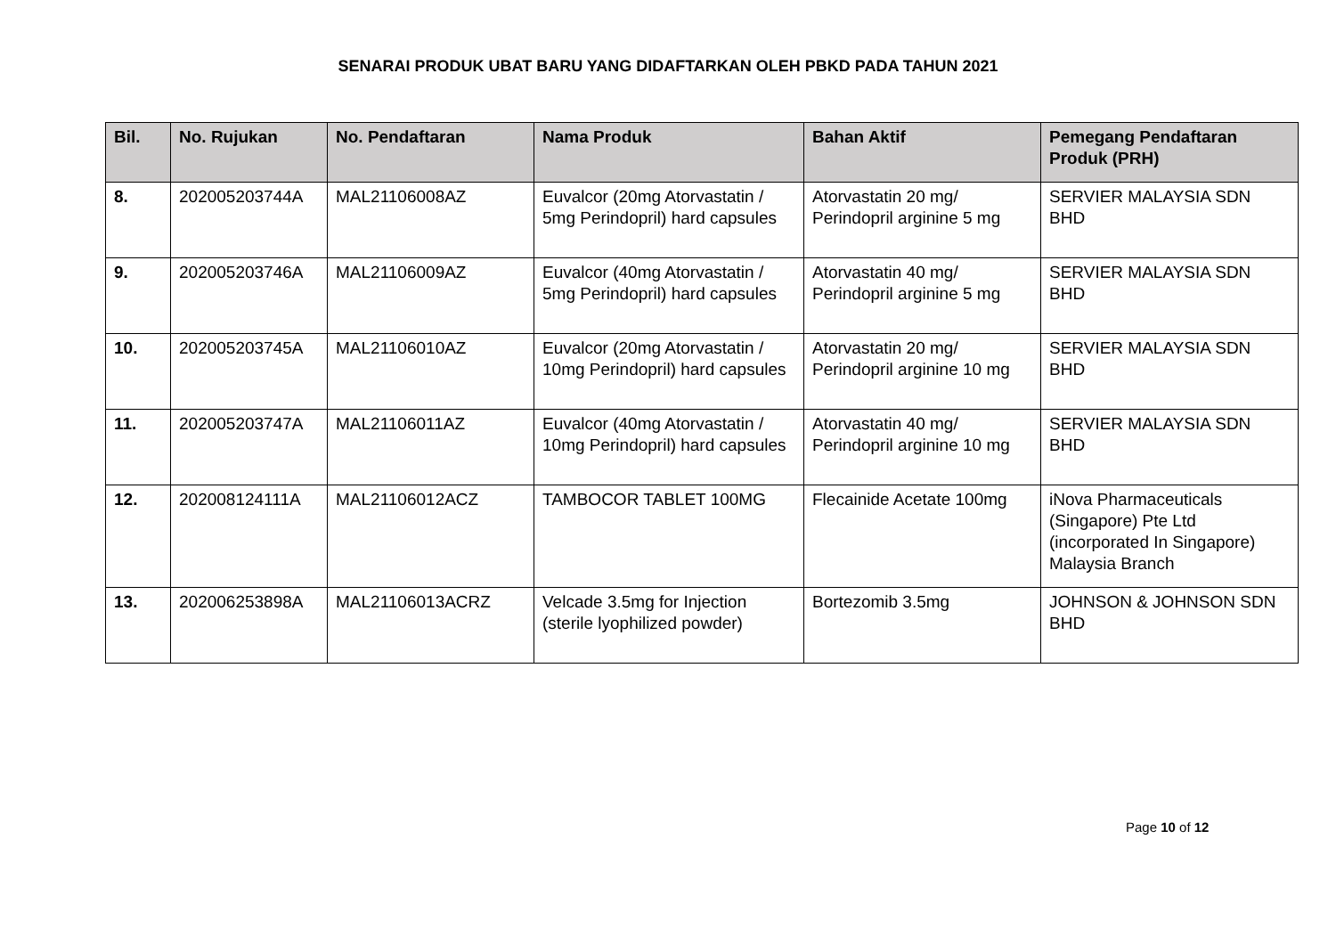SENARAI PRODUK UBAT BARU YANG DIDAFTARKAN OLEH PBKD PADA TAHUN 2021
| Bil. | No. Rujukan | No. Pendaftaran | Nama Produk | Bahan Aktif | Pemegang Pendaftaran Produk (PRH) |
| --- | --- | --- | --- | --- | --- |
| 8. | 202005203744A | MAL21106008AZ | Euvalcor (20mg Atorvastatin / 5mg Perindopril) hard capsules | Atorvastatin 20 mg/ Perindopril arginine 5 mg | SERVIER MALAYSIA SDN BHD |
| 9. | 202005203746A | MAL21106009AZ | Euvalcor (40mg Atorvastatin / 5mg Perindopril) hard capsules | Atorvastatin 40 mg/ Perindopril arginine 5 mg | SERVIER MALAYSIA SDN BHD |
| 10. | 202005203745A | MAL21106010AZ | Euvalcor (20mg Atorvastatin / 10mg Perindopril) hard capsules | Atorvastatin 20 mg/ Perindopril arginine 10 mg | SERVIER MALAYSIA SDN BHD |
| 11. | 202005203747A | MAL21106011AZ | Euvalcor (40mg Atorvastatin / 10mg Perindopril) hard capsules | Atorvastatin 40 mg/ Perindopril arginine 10 mg | SERVIER MALAYSIA SDN BHD |
| 12. | 202008124111A | MAL21106012ACZ | TAMBOCOR TABLET 100MG | Flecainide Acetate 100mg | iNova Pharmaceuticals (Singapore) Pte Ltd (incorporated In Singapore) Malaysia Branch |
| 13. | 202006253898A | MAL21106013ACRZ | Velcade 3.5mg for Injection (sterile lyophilized powder) | Bortezomib 3.5mg | JOHNSON & JOHNSON SDN BHD |
Page 10 of 12